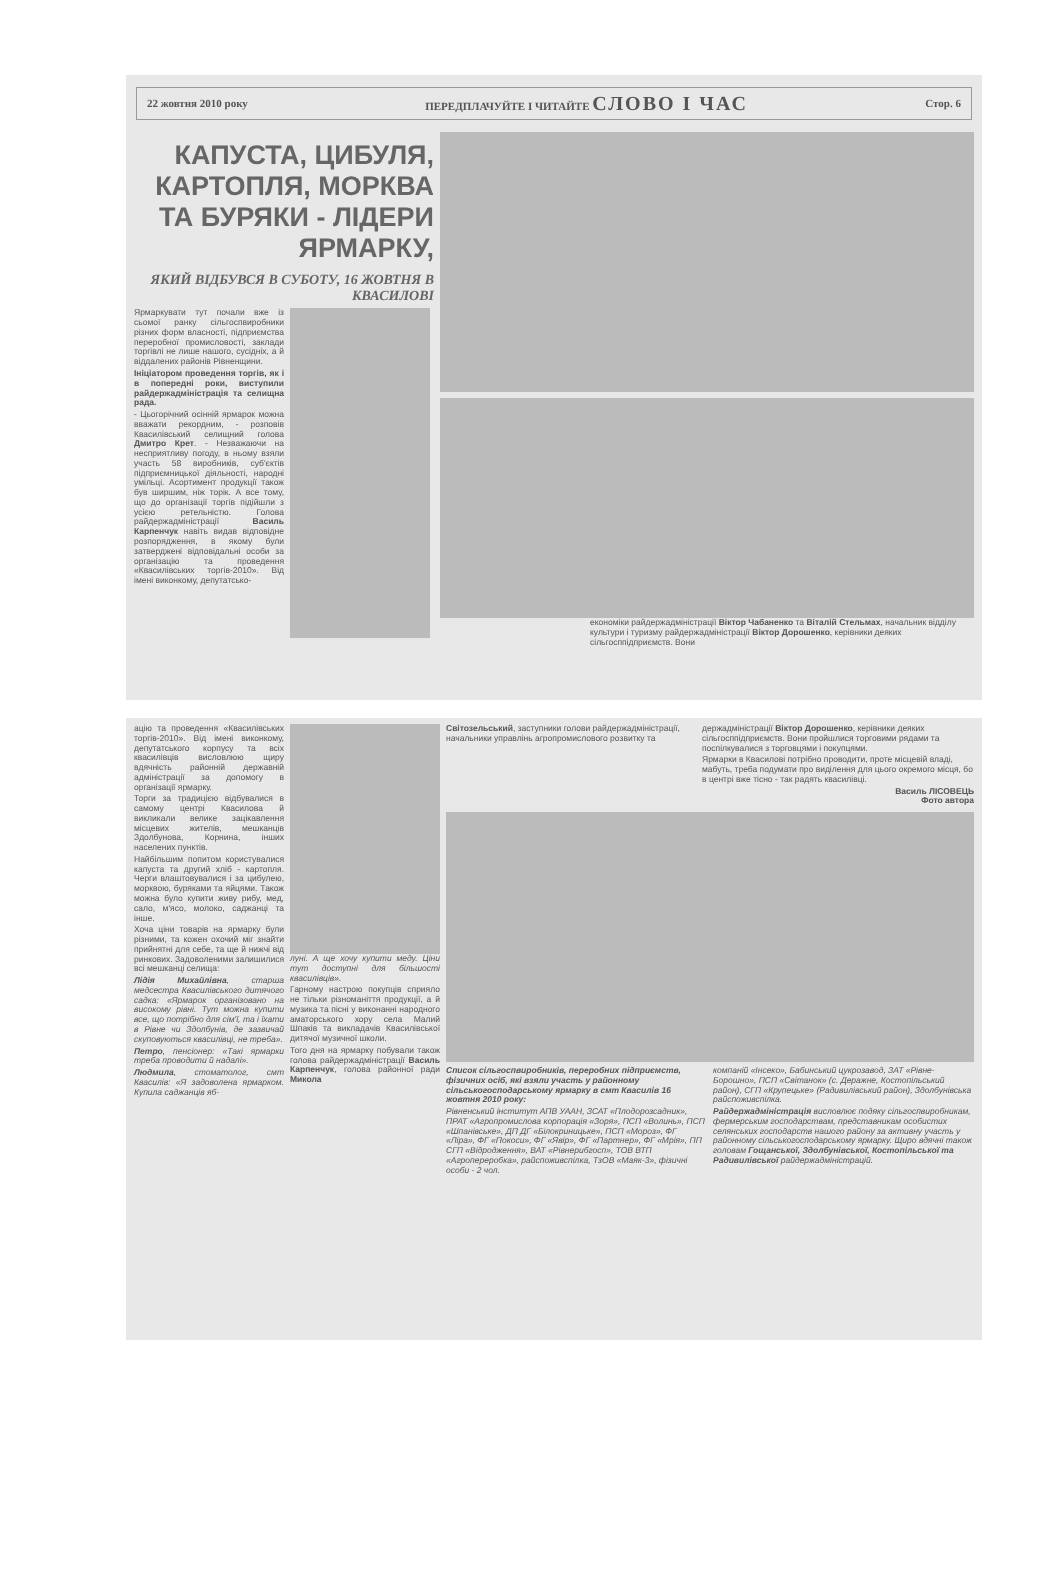22 жовтня 2010 року ПЕРЕДПЛАЧУЙТЕ І ЧИТАЙТЕ СЛОВО І ЧАС Стор. 6
КАПУСТА, ЦИБУЛЯ, КАРТОПЛЯ, МОРКВА ТА БУРЯКИ - ЛІДЕРИ ЯРМАРКУ,
ЯКИЙ ВІДБУВСЯ В СУБОТУ, 16 ЖОВТНЯ В КВАСИЛОВІ
Ярмаркувати тут почали вже із сьомої ранку сільгоспвиробники різних форм власності, підприємства переробної промисловості, заклади торгівлі не лише нашого, сусідніх, а й віддалених районів Рівненщини.
Ініціатором проведення торгів, як і в попередні роки, виступили райдержадміністрація та селищна рада.
- Цьогорічний осінній ярмарок можна вважати рекордним, - розповів Квасилівський селищний голова Дмитро Крет. - Незважаючи на несприятливу погоду, в ньому взяли участь 58 виробників, суб'єктів підприємницької діяльності, народні умільці. Асортимент продукції також був ширшим, ніж торік. А все тому, що до організації торгів підійшли з усією ретельністю. Голова райдержадміністрації Василь Карпенчук навіть видав відповідне розпорядження, в якому були затверджені відповідальні особи за організацію та проведення «Квасилівських торгів-2010». Від імені виконкому, депутатсько-
економіки райдержадміністрації Віктор Чабаненко та Віталій Стельмах, начальник відділу культури і туризму райдержадміністрації Віктор Дорошенко, керівники деяких сільгосппідприємств. Вони
ацію та проведення «Квасилівських торгів-2010». Від імені виконкому, депутатського корпусу та всіх квасилівців висловлюю щиру вдячність районній державній адміністрації за допомогу в організації ярмарку.
Торги за традицією відбувалися в самому центрі Квасилова й викликали велике зацікавлення місцевих жителів, мешканців Здолбунова, Корнина, інших населених пунктів.
Найбільшим попитом користувалися капуста та другий хліб - картопля. Черги влаштовувалися і за цибулею, морквою, буряками та яйцями. Також можна було купити живу рибу, мед, сало, м'ясо, молоко, саджанці та інше.
Хоча ціни товарів на ярмарку були різними, та кожен охочий міг знайти прийнятні для себе, та ще й нижчі від ринкових. Задоволеними залишилися всі мешканці селища:
Лідія Михайлівна, старша медсестра Квасилівського дитячого садка: «Ярмарок організовано на високому рівні. Тут можна купити все, що потрібно для сім'ї, та і їхати в Рівне чи Здолбунів, де зазвичай скуповуються квасилівці, не треба».
Петро, пенсіонер: «Такі ярмарки треба проводити й надалі».
Людмила, стоматолог, смт Квасилів: «Я задоволена ярмарком. Купила саджанців яб-
луні. А ще хочу купити меду. Ціни тут доступні для більшості квасилівців».
Гарному настрою покупців сприяло не тільки різноманіття продукції, а й музика та пісні у виконанні народного аматорського хору села Малий Шпаків та викладачів Квасилівської дитячої музичної школи.
Того дня на ярмарку побували також голова райдержадміністрації Василь Карпенчук, голова районної ради Микола
Світозельський, заступники голови райдержадміністрації, начальники управлінь агропромислового розвитку та
держадміністрації Віктор Дорошенко, керівники деяких сільгосппідприємств. Вони пройшлися торговими рядами та поспілкувалися з торговцями і покупцями.
Ярмарки в Квасилові потрібно проводити, проте місцевій владі, мабуть, треба подумати про виділення для цього окремого місця, бо в центрі вже тісно - так радять квасилівці.
Василь ЛІСОВЕЦЬ
Фото автора
Список сільгоспвиробників, переробних підприємств, фізичних осіб, які взяли участь у районному сільськогосподарському ярмарку в смт Квасилів 16 жовтня 2010 року:
Рівненський інститут АПВ УААН, ЗСАТ «Плодорозсадник», ПРАТ «Агропромислова корпорація «Зоря», ПСП «Волинь», ПСП «Шпанівське», ДП ДГ «Білокриницьке», ПСП «Мороз», ФГ «Ліра», ФГ «Покоси», ФГ «Явір», ФГ «Партнер», ФГ «Мрія», ПП СГП «Відродження», ВАТ «Рівнерибгосп», ТОВ ВТП «Агропереробка», райспоживспілка, ТзОВ «Маяк-3», фізичні особи - 2 чол.
компаній «Інсеко», Бабинський цукрозавод, ЗАТ «Рівне-Борошно», ПСП «Світанок» (с. Деражне, Костопільський район), СГП «Крупецьке» (Радивилівський район), Здолбунівська райспоживспілка.
Райдержадміністрація висловлює подяку сільгоспвиробникам, фермерським господарствам, представникам особистих селянських господарств нашого району за активну участь у районному сільськогосподарському ярмарку. Щиро вдячні також головам Гощанської, Здолбунівської, Костопільської та Радивилівської райдержадміністрацій.